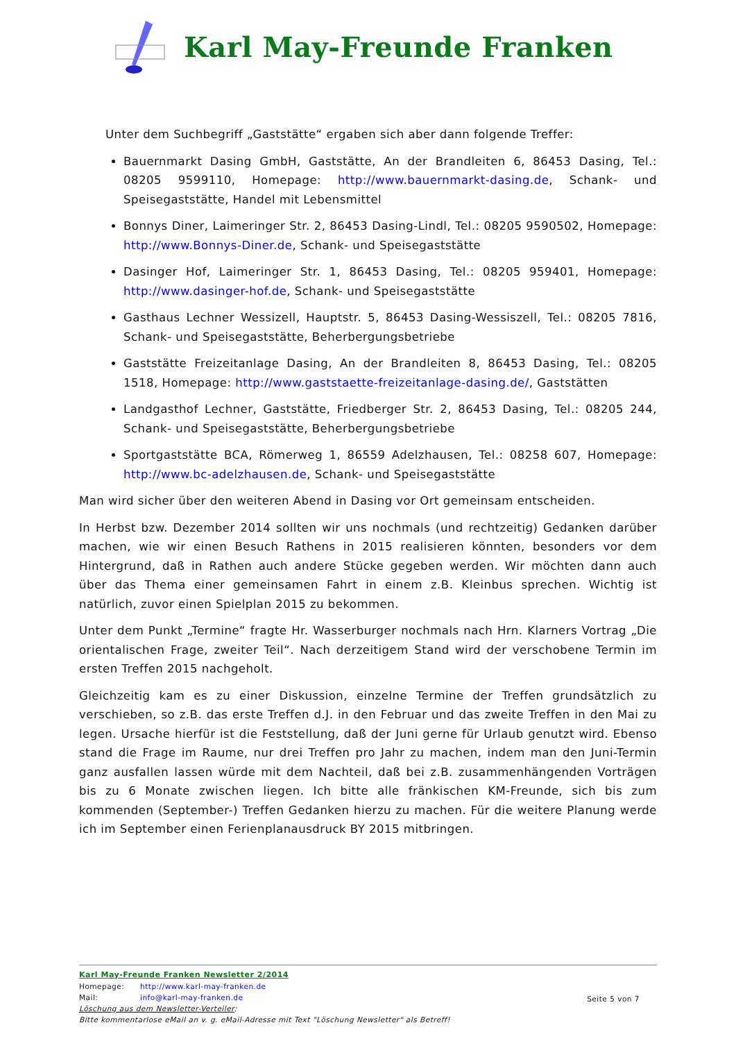Karl May-Freunde Franken
Unter dem Suchbegriff „Gaststätte“ ergaben sich aber dann folgende Treffer:
Bauernmarkt Dasing GmbH, Gaststätte, An der Brandleiten 6, 86453 Dasing, Tel.: 08205 9599110, Homepage: http://www.bauernmarkt-dasing.de, Schank- und Speisegaststätte, Handel mit Lebensmittel
Bonnys Diner, Laimeringer Str. 2, 86453 Dasing-Lindl, Tel.: 08205 9590502, Homepage: http://www.Bonnys-Diner.de, Schank- und Speisegaststätte
Dasinger Hof, Laimeringer Str. 1, 86453 Dasing, Tel.: 08205 959401, Homepage: http://www.dasinger-hof.de, Schank- und Speisegaststätte
Gasthaus Lechner Wessizell, Hauptstr. 5, 86453 Dasing-Wessiszell, Tel.: 08205 7816, Schank- und Speisegaststätte, Beherbergungsbetriebe
Gaststätte Freizeitanlage Dasing, An der Brandleiten 8, 86453 Dasing, Tel.: 08205 1518, Homepage: http://www.gaststaette-freizeitanlage-dasing.de/, Gaststätten
Landgasthof Lechner, Gaststätte, Friedberger Str. 2, 86453 Dasing, Tel.: 08205 244, Schank- und Speisegaststätte, Beherbergungsbetriebe
Sportgaststätte BCA, Römerweg 1, 86559 Adelzhausen, Tel.: 08258 607, Homepage: http://www.bc-adelzhausen.de, Schank- und Speisegaststätte
Man wird sicher über den weiteren Abend in Dasing vor Ort gemeinsam entscheiden.
In Herbst bzw. Dezember 2014 sollten wir uns nochmals (und rechtzeitig) Gedanken darüber machen, wie wir einen Besuch Rathens in 2015 realisieren könnten, besonders vor dem Hintergrund, daß in Rathen auch andere Stücke gegeben werden. Wir möchten dann auch über das Thema einer gemeinsamen Fahrt in einem z.B. Kleinbus sprechen. Wichtig ist natürlich, zuvor einen Spielplan 2015 zu bekommen.
Unter dem Punkt „Termine“ fragte Hr. Wasserburger nochmals nach Hrn. Klarners Vortrag „Die orientalischen Frage, zweiter Teil“. Nach derzeitigem Stand wird der verschobene Termin im ersten Treffen 2015 nachgeholt.
Gleichzeitig kam es zu einer Diskussion, einzelne Termine der Treffen grundsätzlich zu verschieben, so z.B. das erste Treffen d.J. in den Februar und das zweite Treffen in den Mai zu legen. Ursache hierfür ist die Feststellung, daß der Juni gerne für Urlaub genutzt wird. Ebenso stand die Frage im Raume, nur drei Treffen pro Jahr zu machen, indem man den Juni-Termin ganz ausfallen lassen würde mit dem Nachteil, daß bei z.B. zusammenhängenden Vorträgen bis zu 6 Monate zwischen liegen. Ich bitte alle fränkischen KM-Freunde, sich bis zum kommenden (September-) Treffen Gedanken hierzu zu machen. Für die weitere Planung werde ich im September einen Ferienplanausdruck BY 2015 mitbringen.
Karl May-Freunde Franken Newsletter 2/2014
Homepage: http://www.karl-may-franken.de
Mail: info@karl-may-franken.de
Seite 5 von 7
Löschung aus dem Newsletter-Verteiler:
Bitte kommentarlose eMail an v. g. eMail-Adresse mit Text "Löschung Newsletter" als Betreff!